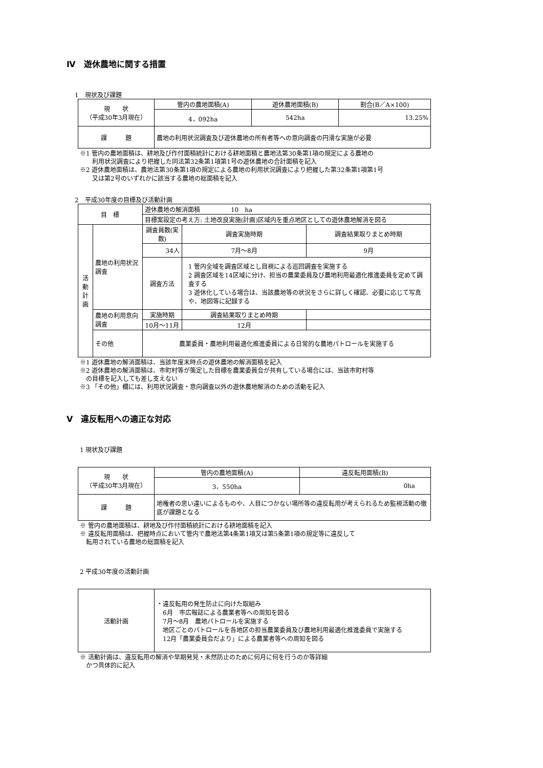Ⅳ　遊休農地に関する措置
1　現状及び課題
| 現 状 （平成30年3月現在） | 管内の農地面積(A) | 遊休農地面積(B) | 割合(B／A×100) |
| | 4，092ha | 542ha | 13.25% |
| 課 題 | 農地の利用状況調査及び遊休農地の所有者等への意向調査の円滑な実施が必要 | | |
※1 管内の農地面積は、耕地及び作付面積統計における耕地面積と農地法第30条第1項の規定による農地の
　　利用状況調査により把握した同法第32条第1項第1号の遊休農地の合計面積を記入
※2 遊休農地面積は、農地法第30条第1項の規定による農地の利用状況調査により把握した第32条第1項第1号
　　又は第2号のいずれかに該当する農地の総面積を記入
2　平成30年度の目標及び活動計画
| 目 標 | | 遊休農地の解消面積 10 ha | | | |
| | | 目標案設定の考え方: 土地改良実施(計画)区域内を重点地区としての遊休農地解消を図る | | | |
| 活 動 計 画 | 農地の利用状況調査 | 調査員数(実数) | | 調査実施時期 | 調査結果取りまとめ時期 |
| | | 34人 | | 7月～8月 | 9月 |
| | | 調査方法 | 1 管内全域を調査区域とし目視による巡回調査を実施する 2 調査区域を14区域に分け、担当の農業委員及び農地利用最適化推進委員を定めて調査する 3 遊休化している場合は、当該農地等の状況をさらに詳しく確認、必要に応じて写真や、地図等に記録する | | |
| | 農地の利用意向調査 | 実施時期 | | 調査結果取りまとめ時期 | |
| | | 10月～11月 | | 12月 | |
| | その他 | 農業委員・農地利用最適化推進委員による日常的な農地パトロールを実施する | | | |
※1 遊休農地の解消面積は、当該年度末時点の遊休農地の解消面積を記入
※2 遊休農地の解消面積は、市町村等が策定した目標を農業委員会が共有している場合には、当該市町村等
　の目標を記入しても差し支えない
※3 「その他」欄には、利用状況調査・意向調査以外の遊休農地解消のための活動を記入
Ⅴ　違反転用への適正な対応
1 現状及び課題
| 現 状 （平成30年3月現在） | 管内の農地面積(A) | 違反転用面積(B) |
| | 3，550ha | 0ha |
| 課 題 | 地権者の思い違いによるものや、人目につかない場所等の違反転用が考えられるため監視活動の徹底が課題となる | |
※ 管内の農地面積は、耕地及び作付面積統計における耕地面積を記入
※ 違反転用面積は、把握時点において管内で農地法第4条第1項又は第5条第1項の規定等に違反して
　転用されている農地の総面積を記入
2 平成30年度の活動計画
| 活動計画 | ・違反転用の発生防止に向けた取組み 6月 市広報誌による農業者等への周知を図る 7月～8月 農地パトロールを実施する 地区ごとのパトロールを各地区の担当農業委員及び農地利用最適化推進委員で実施する 12月「農業委員会だより」による農業者等への周知を図る |
※ 活動計画は、違反転用の解消や早期発見・未然防止のために何月に何を行うのか等詳細
　かつ具体的に記入